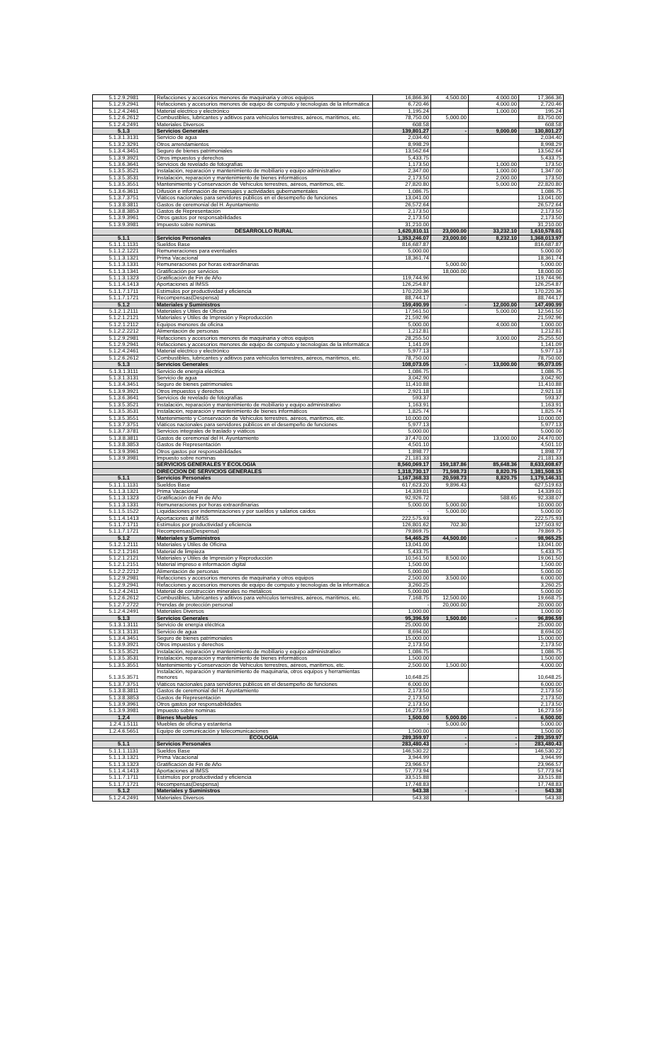| 5.1.2.9.2981 | Refacciones y accesorios menores de maquinaria y otros equipos | 16,866.36 | 4,500.00 | 4,000.00 | 17,366.36 |
| 5.1.2.9.2941 | Refacciones y accesorios menores de equipo de computo y tecnologías de la informática | 6,720.46 | | 4,000.00 | 2,720.46 |
| 5.1.2.4.2461 | Material eléctrico y electrónico | 1,195.24 | | 1,000.00 | 195.24 |
| 5.1.2.6.2612 | Combustibles, lubricantes y aditivos para vehículos terrestres, aéreos, marítimos, etc. | 78,750.00 | 5,000.00 | | 83,750.00 |
| 5.1.2.4.2491 | Materiales Diversos | 608.58 | | | 608.58 |
| 5.1.3 | Servicios Generales | 139,801.27 | - | 9,000.00 | 130,801.27 |
| 5.1.3.1.3131 | Servicio de agua | 2,034.40 | | | 2,034.40 |
| 5.1.3.2.3291 | Otros arrendamientos | 8,998.29 | | | 8,998.29 |
| 5.1.3.4.3451 | Seguro de bienes patrimoniales | 13,562.64 | | | 13,562.64 |
| 5.1.3.9.3921 | Otros impuestos y derechos | 5,433.75 | | | 5,433.75 |
| 5.1.3.6.3641 | Servicios de revelado de fotografías | 1,173.50 | | 1,000.00 | 173.50 |
| 5.1.3.5.3521 | Instalación, reparación y mantenimiento de mobiliario y equipo administrativo | 2,347.00 | | 1,000.00 | 1,347.00 |
| 5.1.3.5.3531 | Instalación, reparación y mantenimiento de bienes informáticos | 2,173.50 | | 2,000.00 | 173.50 |
| 5.1.3.5.3551 | Mantenimiento y Conservación de Vehículos terrestres, aéreos, marítimos, etc. | 27,820.80 | | 5,000.00 | 22,820.80 |
| 5.1.3.6.3611 | Difusión e información de mensajes y actividades gubernamentales | 1,086.75 | | | 1,086.75 |
| 5.1.3.7.3751 | Viáticos nacionales para servidores públicos en el desempeño de funciones | 13,041.00 | | | 13,041.00 |
| 5.1.3.8.3811 | Gastos de ceremonial del H. Ayuntamiento | 26,572.64 | | | 26,572.64 |
| 5.1.3.8.3853 | Gastos de Representación | 2,173.50 | | | 2,173.50 |
| 5.1.3.9.3961 | Otros gastos por responsabilidades | 2,173.50 | | | 2,173.50 |
| 5.1.3.9.3981 | Impuesto sobre nominas | 31,210.00 | | | 31,210.00 |
| | DESARROLLO RURAL | 1,620,810.11 | 23,000.00 | 33,232.10 | 1,610,578.01 |
| 5.1.1 | Servicios Personales | 1,353,246.07 | 23,000.00 | 8,232.10 | 1,368,013.97 |
| 5.1.1.1.1131 | Sueldos Base | 816,687.87 | | | 816,687.87 |
| 5.1.1.2.1221 | Remuneraciones para eventuales | 5,000.00 | | | 5,000.00 |
| 5.1.1.3.1321 | Prima Vacacional | 18,361.74 | | | 18,361.74 |
| 5.1.1.3.1331 | Remuneraciones por horas extraordinarias | | 5,000.00 | | 5,000.00 |
| 5.1.1.3.1341 | Gratificación por servicios | | 18,000.00 | | 18,000.00 |
| 5.1.1.3.1323 | Gratificación de Fin de Año | 119,744.96 | | | 119,744.96 |
| 5.1.1.4.1413 | Aportaciones al IMSS | 126,254.87 | | | 126,254.87 |
| 5.1.1.7.1711 | Estímulos por productividad y eficiencia | 170,220.36 | | | 170,220.36 |
| 5.1.1.7.1721 | Recompensas(Despensa) | 88,744.17 | | | 88,744.17 |
| 5.1.2 | Materiales y Suministros | 159,490.99 | - | 12,000.00 | 147,490.99 |
| 5.1.2.1.2111 | Materiales y Útiles de Oficina | 17,561.50 | | 5,000.00 | 12,561.50 |
| 5.1.2.1.2121 | Materiales y Útiles de Impresión y Reproducción | 21,592.96 | | | 21,592.96 |
| 5.1.2.1.2112 | Equipos menores de oficina | 5,000.00 | | 4,000.00 | 1,000.00 |
| 5.1.2.2.2212 | Alimentación de personas | 1,212.81 | | | 1,212.81 |
| 5.1.2.9.2981 | Refacciones y accesorios menores de maquinaria y otros equipos | 28,255.50 | | 3,000.00 | 25,255.50 |
| 5.1.2.9.2941 | Refacciones y accesorios menores de equipo de computo y tecnologías de la informática | 1,141.09 | | | 1,141.09 |
| 5.1.2.4.2461 | Material eléctrico y electrónico | 5,977.13 | | | 5,977.13 |
| 5.1.2.6.2612 | Combustibles, lubricantes y aditivos para vehículos terrestres, aéreos, marítimos, etc. | 78,750.00 | | | 78,750.00 |
| 5.1.3 | Servicios Generales | 108,073.05 | - | 13,000.00 | 95,073.05 |
| 5.1.3.1.3111 | Servicio de energía eléctrica | 1,086.75 | | | 1,086.75 |
| 5.1.3.1.3131 | Servicio de agua | 3,042.90 | | | 3,042.90 |
| 5.1.3.4.3451 | Seguro de bienes patrimoniales | 11,410.88 | | | 11,410.88 |
| 5.1.3.9.3921 | Otros impuestos y derechos | 2,921.18 | | | 2,921.18 |
| 5.1.3.6.3641 | Servicios de revelado de fotografías | 593.37 | | | 593.37 |
| 5.1.3.5.3521 | Instalación, reparación y mantenimiento de mobiliario y equipo administrativo | 1,163.91 | | | 1,163.91 |
| 5.1.3.5.3531 | Instalación, reparación y mantenimiento de bienes informáticos | 1,825.74 | | | 1,825.74 |
| 5.1.3.5.3551 | Mantenimiento y Conservación de Vehículos terrestres, aéreos, marítimos, etc. | 10,000.00 | | | 10,000.00 |
| 5.1.3.7.3751 | Viáticos nacionales para servidores públicos en el desempeño de funciones | 5,977.13 | | | 5,977.13 |
| 5.1.3.7.3781 | Servicios integrales de traslado y viáticos | 5,000.00 | | | 5,000.00 |
| 5.1.3.8.3811 | Gastos de ceremonial del H. Ayuntamiento | 37,470.00 | | 13,000.00 | 24,470.00 |
| 5.1.3.8.3853 | Gastos de Representación | 4,501.10 | | | 4,501.10 |
| 5.1.3.9.3961 | Otros gastos por responsabilidades | 1,898.77 | | | 1,898.77 |
| 5.1.3.9.3981 | Impuesto sobre nominas | 21,181.33 | | | 21,181.33 |
| | SERVICIOS GENERALES Y ECOLOGIA | 8,560,069.17 | 159,187.86 | 85,648.36 | 8,633,608.67 |
| | DIRECCION DE SERVICIOS GENERALES | 1,318,730.17 | 71,598.73 | 8,820.75 | 1,381,508.15 |
| 5.1.1 | Servicios Personales | 1,167,368.33 | 20,598.73 | 8,820.75 | 1,179,146.31 |
| 5.1.1.1.1131 | Sueldos Base | 617,623.20 | 9,896.43 | | 627,519.63 |
| 5.1.1.3.1321 | Prima Vacacional | 14,339.01 | | | 14,339.01 |
| 5.1.1.3.1323 | Gratificación de Fin de Año | 92,926.72 | | 588.65 | 92,338.07 |
| 5.1.1.3.1331 | Remuneraciones por horas extraordinarias | 5,000.00 | 5,000.00 | | 10,000.00 |
| 5.1.1.5.1522 | Liquidaciones por indemnizaciones y por sueldos y salarios caídos | - | 5,000.00 | | 5,000.00 |
| 5.1.1.4.1413 | Aportaciones al IMSS | 222,575.93 | | | 222,575.93 |
| 5.1.1.7.1711 | Estímulos por productividad y eficiencia | 126,801.62 | 702.30 | | 127,503.92 |
| 5.1.1.7.1721 | Recompensas(Despensa) | 79,869.75 | | | 79,869.75 |
| 5.1.2 | Materiales y Suministros | 54,465.25 | 44,500.00 | - | 98,965.25 |
| 5.1.2.1.2111 | Materiales y Útiles de Oficina | 13,041.00 | | | 13,041.00 |
| 5.1.2.1.2161 | Material de limpieza | 5,433.75 | | | 5,433.75 |
| 5.1.2.1.2121 | Materiales y Útiles de Impresión y Reproducción | 10,561.50 | 8,500.00 | | 19,061.50 |
| 5.1.2.1.2151 | Material impreso e información digital | 1,500.00 | | | 1,500.00 |
| 5.1.2.2.2212 | Alimentación de personas | 5,000.00 | | | 5,000.00 |
| 5.1.2.9.2981 | Refacciones y accesorios menores de maquinaria y otros equipos | 2,500.00 | 3,500.00 | | 6,000.00 |
| 5.1.2.9.2941 | Refacciones y accesorios menores de equipo de computo y tecnologías de la informática | 3,260.25 | | | 3,260.25 |
| 5.1.2.4.2411 | Material de construcción minerales no metálicos | 5,000.00 | | | 5,000.00 |
| 5.1.2.6.2612 | Combustibles, lubricantes y aditivos para vehículos terrestres, aéreos, marítimos, etc. | 7,168.75 | 12,500.00 | | 19,668.75 |
| 5.1.2.7.2722 | Prendas de protección personal | - | 20,000.00 | | 20,000.00 |
| 5.1.2.4.2491 | Materiales Diversos | 1,000.00 | | | 1,000.00 |
| 5.1.3 | Servicios Generales | 95,396.59 | 1,500.00 | - | 96,896.59 |
| 5.1.3.1.3111 | Servicio de energía eléctrica | 25,000.00 | | | 25,000.00 |
| 5.1.3.1.3131 | Servicio de agua | 8,694.00 | | | 8,694.00 |
| 5.1.3.4.3451 | Seguro de bienes patrimoniales | 15,000.00 | | | 15,000.00 |
| 5.1.3.9.3921 | Otros impuestos y derechos | 2,173.50 | | | 2,173.50 |
| 5.1.3.5.3521 | Instalación, reparación y mantenimiento de mobiliario y equipo administrativo | 1,086.75 | | | 1,086.75 |
| 5.1.3.5.3531 | Instalación, reparación y mantenimiento de bienes informáticos | 1,500.00 | | | 1,500.00 |
| 5.1.3.5.3551 | Mantenimiento y Conservación de Vehículos terrestres, aéreos, marítimos, etc. | 2,500.00 | 1,500.00 | | 4,000.00 |
| 5.1.3.5.3571 | Instalación, reparación y mantenimiento de maquinaria, otros equipos y herramientas menores | 10,648.25 | | | 10,648.25 |
| 5.1.3.7.3751 | Viáticos nacionales para servidores públicos en el desempeño de funciones | 6,000.00 | | | 6,000.00 |
| 5.1.3.8.3811 | Gastos de ceremonial del H. Ayuntamiento | 2,173.50 | | | 2,173.50 |
| 5.1.3.8.3853 | Gastos de Representación | 2,173.50 | | | 2,173.50 |
| 5.1.3.9.3961 | Otros gastos por responsabilidades | 2,173.50 | | | 2,173.50 |
| 5.1.3.9.3981 | Impuesto sobre nominas | 16,273.59 | | | 16,273.59 |
| 1.2.4 | Bienes Muebles | 1,500.00 | 5,000.00 | - | 6,500.00 |
| 1.2.4.1.5111 | Muebles de oficina y estantería | - | 5,000.00 | | 5,000.00 |
| 1.2.4.6.5651 | Equipo de comunicación y telecomunicaciones | 1,500.00 | | | 1,500.00 |
| | ECOLOGÍA | 289,359.97 | - | - | 289,359.97 |
| 5.1.1 | Servicios Personales | 283,480.43 | - | - | 283,480.43 |
| 5.1.1.1.1131 | Sueldos Base | 146,530.22 | | | 146,530.22 |
| 5.1.1.3.1321 | Prima Vacacional | 3,944.99 | | | 3,944.99 |
| 5.1.1.3.1323 | Gratificación de Fin de Año | 23,966.57 | | | 23,966.57 |
| 5.1.1.4.1413 | Aportaciones al IMSS | 57,773.94 | | | 57,773.94 |
| 5.1.1.7.1711 | Estímulos por productividad y eficiencia | 33,515.88 | | | 33,515.88 |
| 5.1.1.7.1721 | Recompensas(Despensa) | 17,748.83 | | | 17,748.83 |
| 5.1.2 | Materiales y Suministros | 543.38 | - | - | 543.38 |
| 5.1.2.4.2491 | Materiales Diversos | 543.38 | | | 543.38 |